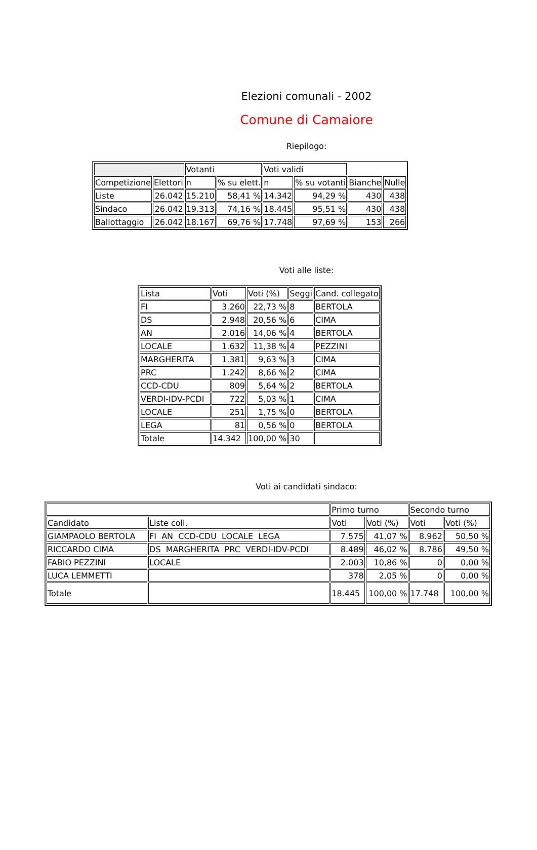Elezioni comunali - 2002
Comune di Camaiore
Riepilogo:
| | | Votanti | | Voti validi | | | |
| --- | --- | --- | --- | --- | --- | --- | --- |
| Competizione | Elettori | n | % su elett. | n | % su votanti | Bianche | Nulle |
| Liste | 26.042 | 15.210 | 58,41 % | 14.342 | 94,29 % | 430 | 438 |
| Sindaco | 26.042 | 19.313 | 74,16 % | 18.445 | 95,51 % | 430 | 438 |
| Ballottaggio | 26.042 | 18.167 | 69,76 % | 17.748 | 97,69 % | 153 | 266 |
Voti alle liste:
| Lista | Voti | Voti (%) | Seggi | Cand. collegato |
| --- | --- | --- | --- | --- |
| FI | 3.260 | 22,73 % | 8 | BERTOLA |
| DS | 2.948 | 20,56 % | 6 | CIMA |
| AN | 2.016 | 14,06 % | 4 | BERTOLA |
| LOCALE | 1.632 | 11,38 % | 4 | PEZZINI |
| MARGHERITA | 1.381 | 9,63 % | 3 | CIMA |
| PRC | 1.242 | 8,66 % | 2 | CIMA |
| CCD-CDU | 809 | 5,64 % | 2 | BERTOLA |
| VERDI-IDV-PCDI | 722 | 5,03 % | 1 | CIMA |
| LOCALE | 251 | 1,75 % | 0 | BERTOLA |
| LEGA | 81 | 0,56 % | 0 | BERTOLA |
| Totale | 14.342 | 100,00 % | 30 | |
Voti ai candidati sindaco:
| | | Primo turno | | Secondo turno | |
| --- | --- | --- | --- | --- | --- |
| Candidato | Liste coll. | Voti | Voti (%) | Voti | Voti (%) |
| GIAMPAOLO BERTOLA | FI AN CCD-CDU LOCALE LEGA | 7.575 | 41,07 % | 8.962 | 50,50 % |
| RICCARDO CIMA | DS MARGHERITA PRC VERDI-IDV-PCDI | 8.489 | 46,02 % | 8.786 | 49,50 % |
| FABIO PEZZINI | LOCALE | 2.003 | 10,86 % | 0 | 0,00 % |
| LUCA LEMMETTI | | 378 | 2,05 % | 0 | 0,00 % |
| Totale | | 18.445 | 100,00 % | 17.748 | 100,00 % |